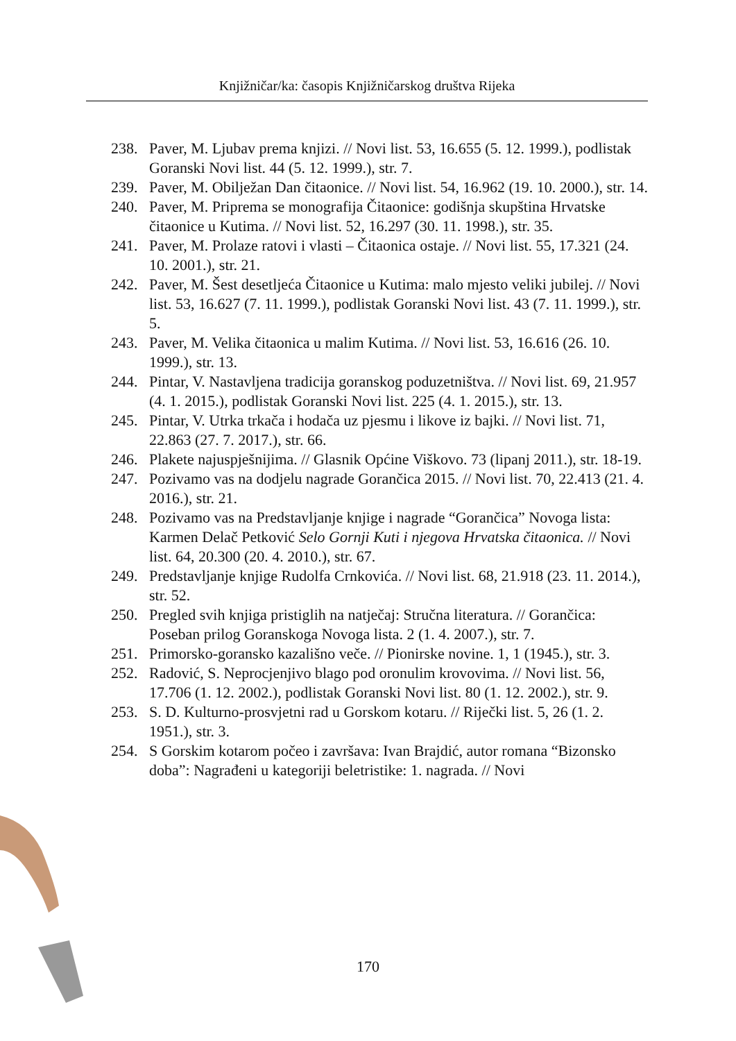Knjižničar/ka: časopis Knjižničarskog društva Rijeka
238. Paver, M. Ljubav prema knjizi. // Novi list. 53, 16.655 (5. 12. 1999.), podlistak Goranski Novi list. 44 (5. 12. 1999.), str. 7.
239. Paver, M. Obilježan Dan čitaonice. // Novi list. 54, 16.962 (19. 10. 2000.), str. 14.
240. Paver, M. Priprema se monografija Čitaonice: godišnja skupština Hrvatske čitaonice u Kutima. // Novi list. 52, 16.297 (30. 11. 1998.), str. 35.
241. Paver, M. Prolaze ratovi i vlasti – Čitaonica ostaje. // Novi list. 55, 17.321 (24. 10. 2001.), str. 21.
242. Paver, M. Šest desetljeća Čitaonice u Kutima: malo mjesto veliki jubilej. // Novi list. 53, 16.627 (7. 11. 1999.), podlistak Goranski Novi list. 43 (7. 11. 1999.), str. 5.
243. Paver, M. Velika čitaonica u malim Kutima. // Novi list. 53, 16.616 (26. 10. 1999.), str. 13.
244. Pintar, V. Nastavljena tradicija goranskog poduzetništva. // Novi list. 69, 21.957 (4. 1. 2015.), podlistak Goranski Novi list. 225 (4. 1. 2015.), str. 13.
245. Pintar, V. Utrka trkača i hodača uz pjesmu i likove iz bajki. // Novi list. 71, 22.863 (27. 7. 2017.), str. 66.
246. Plakete najuspješnijima. // Glasnik Općine Viškovo. 73 (lipanj 2011.), str. 18-19.
247. Pozivamo vas na dodjelu nagrade Gorančica 2015. // Novi list. 70, 22.413 (21. 4. 2016.), str. 21.
248. Pozivamo vas na Predstavljanje knjige i nagrade “Gorančica” Novoga lista: Karmen Delač Petković Selo Gornji Kuti i njegova Hrvatska čitaonica. // Novi list. 64, 20.300 (20. 4. 2010.), str. 67.
249. Predstavljanje knjige Rudolfa Crnkovića. // Novi list. 68, 21.918 (23. 11. 2014.), str. 52.
250. Pregled svih knjiga pristiglih na natječaj: Stručna literatura. // Gorančica: Poseban prilog Goranskoga Novoga lista. 2 (1. 4. 2007.), str. 7.
251. Primorsko-goransko kazališno veče. // Pionirske novine. 1, 1 (1945.), str. 3.
252. Radović, S. Neprocjenjivo blago pod oronulim krovovima. // Novi list. 56, 17.706 (1. 12. 2002.), podlistak Goranski Novi list. 80 (1. 12. 2002.), str. 9.
253. S. D. Kulturno-prosvjetni rad u Gorskom kotaru. // Riječki list. 5, 26 (1. 2. 1951.), str. 3.
254. S Gorskim kotarom počeo i završava: Ivan Brajdić, autor romana “Bizonsko doba”: Nagrađeni u kategoriji beletristike: 1. nagrada. // Novi
170